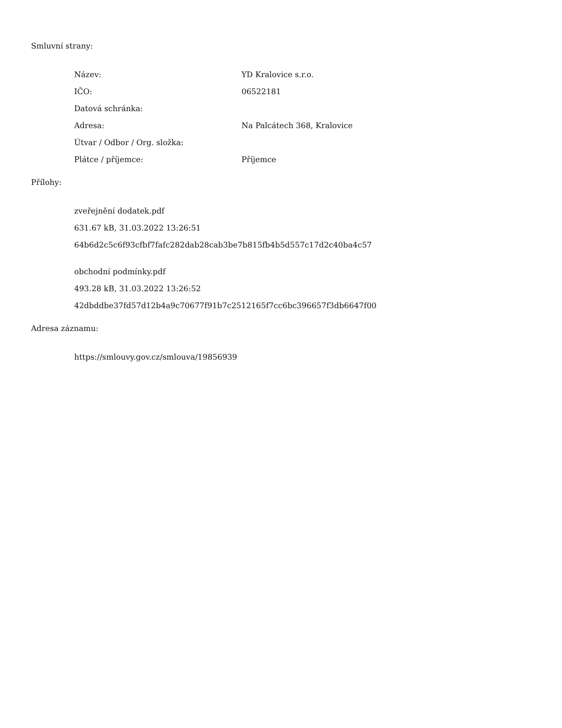Smluvní strany:
| Název: | YD Kralovice s.r.o. |
| IČO: | 06522181 |
| Datová schránka: | |
| Adresa: | Na Palcátech 368, Kralovice |
| Útvar / Odbor / Org. složka: | |
| Plátce / příjemce: | Příjemce |
Přílohy:
zveřejnění dodatek.pdf
631.67 kB, 31.03.2022 13:26:51
64b6d2c5c6f93cfbf7fafc282dab28cab3be7b815fb4b5d557c17d2c40ba4c57
obchodní podmínky.pdf
493.28 kB, 31.03.2022 13:26:52
42dbddbe37fd57d12b4a9c70677f91b7c2512165f7cc6bc396657f3db6647f00
Adresa záznamu:
https://smlouvy.gov.cz/smlouva/19856939